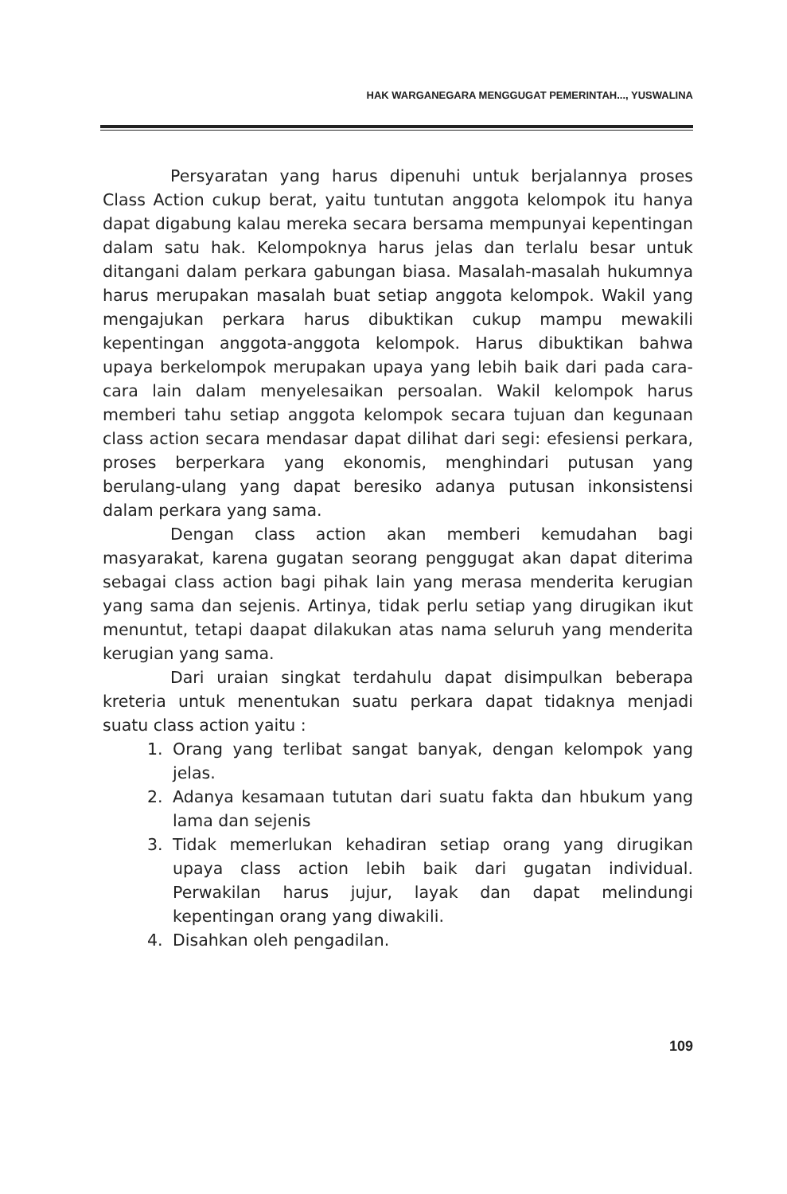HAK WARGANEGARA MENGGUGAT PEMERINTAH..., YUSWALINA
Persyaratan yang harus dipenuhi untuk berjalannya proses Class Action cukup berat, yaitu tuntutan anggota kelompok itu hanya dapat digabung kalau mereka secara bersama mempunyai kepentingan dalam satu hak. Kelompoknya harus jelas dan terlalu besar untuk ditangani dalam perkara gabungan biasa. Masalah-masalah hukumnya harus merupakan masalah buat setiap anggota kelompok. Wakil yang mengajukan perkara harus dibuktikan cukup mampu mewakili kepentingan anggota-anggota kelompok. Harus dibuktikan bahwa upaya berkelompok merupakan upaya yang lebih baik dari pada cara-cara lain dalam menyelesaikan persoalan. Wakil kelompok harus memberi tahu setiap anggota kelompok secara tujuan dan kegunaan class action secara mendasar dapat dilihat dari segi: efesiensi perkara, proses berperkara yang ekonomis, menghindari putusan yang berulang-ulang yang dapat beresiko adanya putusan inkonsistensi dalam perkara yang sama.
Dengan class action akan memberi kemudahan bagi masyarakat, karena gugatan seorang penggugat akan dapat diterima sebagai class action bagi pihak lain yang merasa menderita kerugian yang sama dan sejenis. Artinya, tidak perlu setiap yang dirugikan ikut menuntut, tetapi daapat dilakukan atas nama seluruh yang menderita kerugian yang sama.
Dari uraian singkat terdahulu dapat disimpulkan beberapa kreteria untuk menentukan suatu perkara dapat tidaknya menjadi suatu class action yaitu :
1. Orang yang terlibat sangat banyak, dengan kelompok yang jelas.
2. Adanya kesamaan tututan dari suatu fakta dan hbukum yang lama dan sejenis
3. Tidak memerlukan kehadiran setiap orang yang dirugikan upaya class action lebih baik dari gugatan individual. Perwakilan harus jujur, layak dan dapat melindungi kepentingan orang yang diwakili.
4. Disahkan oleh pengadilan.
109